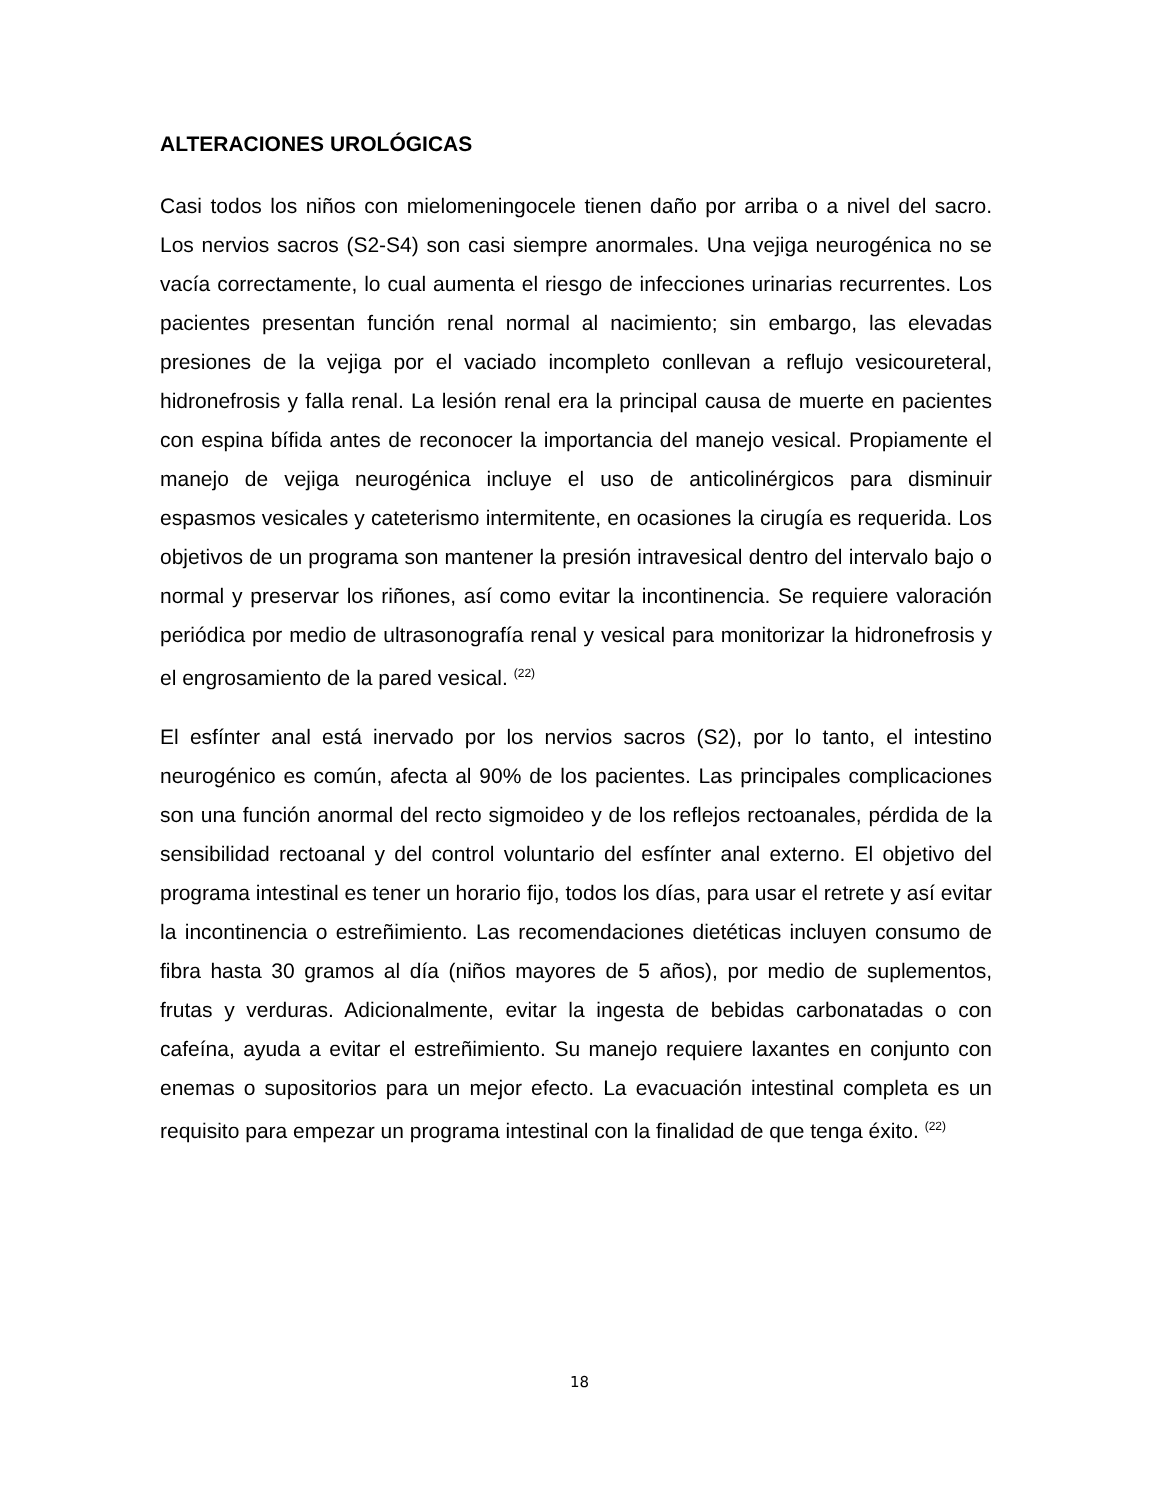ALTERACIONES UROLÓGICAS
Casi todos los niños con mielomeningocele tienen daño por arriba o a nivel del sacro. Los nervios sacros (S2-S4) son casi siempre anormales. Una vejiga neurogénica no se vacía correctamente, lo cual aumenta el riesgo de infecciones urinarias recurrentes. Los pacientes presentan función renal normal al nacimiento; sin embargo, las elevadas presiones de la vejiga por el vaciado incompleto conllevan a reflujo vesicoureteral, hidronefrosis y falla renal. La lesión renal era la principal causa de muerte en pacientes con espina bífida antes de reconocer la importancia del manejo vesical. Propiamente el manejo de vejiga neurogénica incluye el uso de anticolinérgicos para disminuir espasmos vesicales y cateterismo intermitente, en ocasiones la cirugía es requerida. Los objetivos de un programa son mantener la presión intravesical dentro del intervalo bajo o normal y preservar los riñones, así como evitar la incontinencia. Se requiere valoración periódica por medio de ultrasonografía renal y vesical para monitorizar la hidronefrosis y el engrosamiento de la pared vesical. <sup>(22)</sup>
El esfínter anal está inervado por los nervios sacros (S2), por lo tanto, el intestino neurogénico es común, afecta al 90% de los pacientes. Las principales complicaciones son una función anormal del recto sigmoideo y de los reflejos rectoanales, pérdida de la sensibilidad rectoanal y del control voluntario del esfínter anal externo. El objetivo del programa intestinal es tener un horario fijo, todos los días, para usar el retrete y así evitar la incontinencia o estreñimiento. Las recomendaciones dietéticas incluyen consumo de fibra hasta 30 gramos al día (niños mayores de 5 años), por medio de suplementos, frutas y verduras. Adicionalmente, evitar la ingesta de bebidas carbonatadas o con cafeína, ayuda a evitar el estreñimiento. Su manejo requiere laxantes en conjunto con enemas o supositorios para un mejor efecto. La evacuación intestinal completa es un requisito para empezar un programa intestinal con la finalidad de que tenga éxito. <sup>(22)</sup>
18